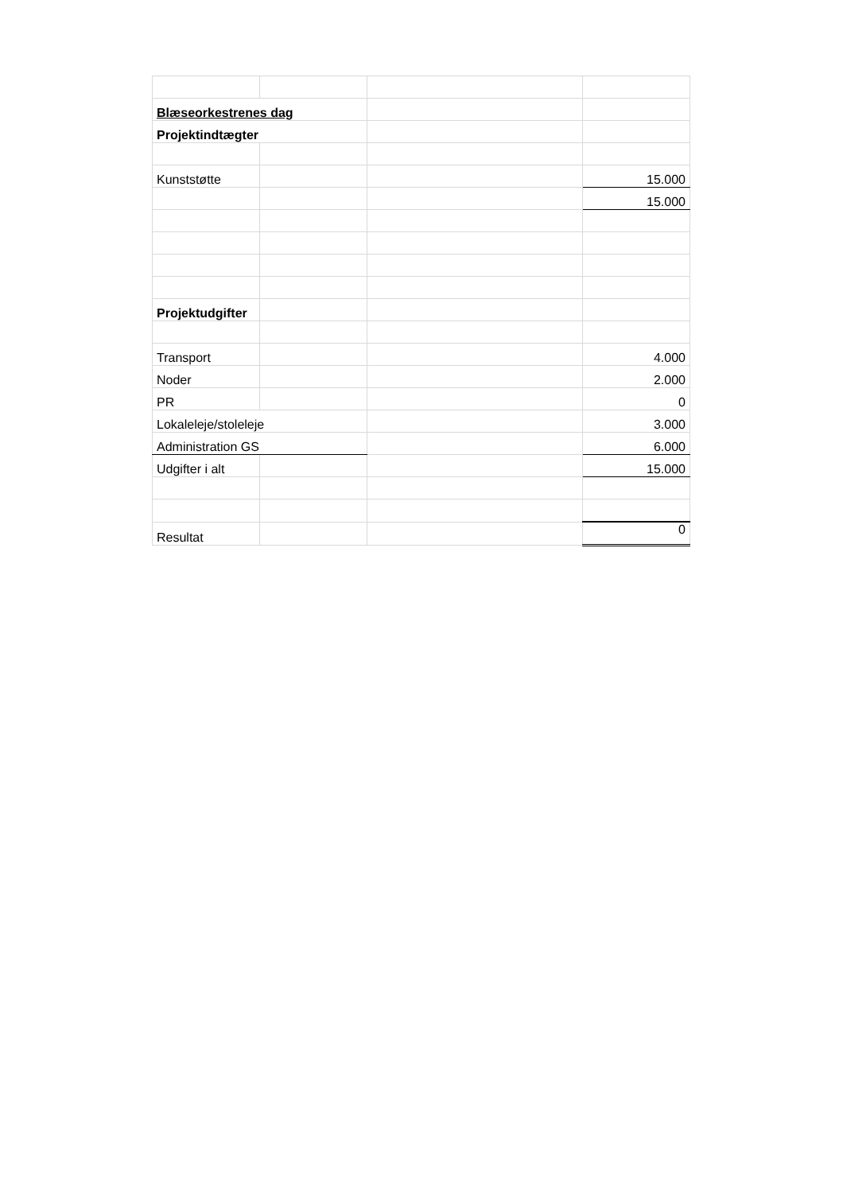| Blæseorkestrenes dag | | | |
| Projektindtægter | | | |
| Kunststøtte | | | 15.000 |
| | | | 15.000 |
| Projektudgifter | | | |
| Transport | | | 4.000 |
| Noder | | | 2.000 |
| PR | | | 0 |
| Lokaleleje/stoleleje | | | 3.000 |
| Administration GS | | | 6.000 |
| Udgifter i alt | | | 15.000 |
| Resultat | | | 0 |